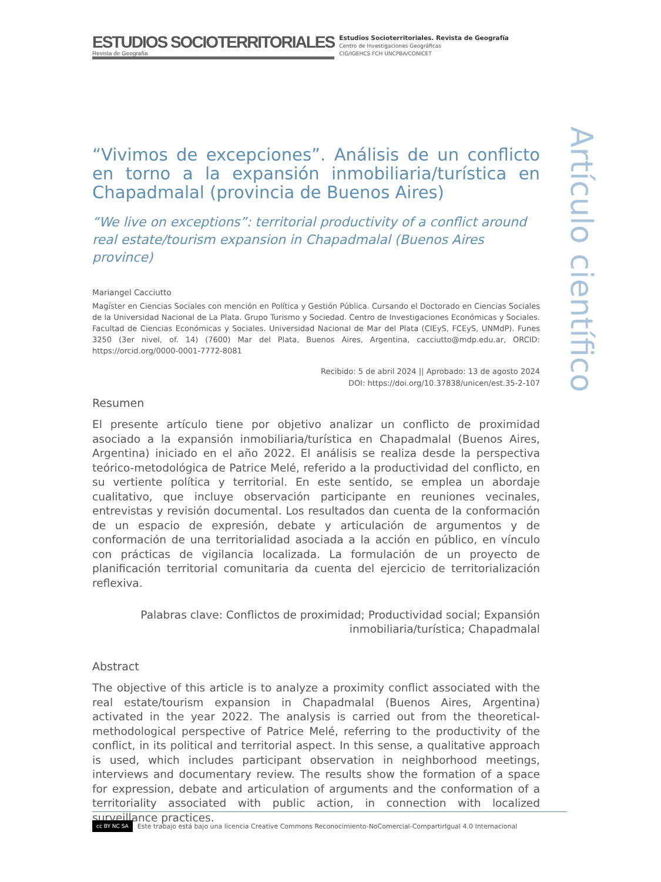ESTUDIOS SOCIOTERRITORIALES
Revista de Geografía
Estudios Socioterritoriales. Revista de Geografía
Centro de Investigaciones Geográficas
CIG/IGEHCS FCH UNCPBA/CONICET
“Vivimos de excepciones”. Análisis de un conflicto en torno a la expansión inmobiliaria/turística en Chapadmalal (provincia de Buenos Aires)
“We live on exceptions”: territorial productivity of a conflict around real estate/tourism expansion in Chapadmalal (Buenos Aires province)
Mariangel Cacciutto
Magíster en Ciencias Sociales con mención en Política y Gestión Pública. Cursando el Doctorado en Ciencias Sociales de la Universidad Nacional de La Plata. Grupo Turismo y Sociedad. Centro de Investigaciones Económicas y Sociales. Facultad de Ciencias Económicas y Sociales. Universidad Nacional de Mar del Plata (CIEyS, FCEyS, UNMdP). Funes 3250 (3er nivel, of. 14) (7600) Mar del Plata, Buenos Aires, Argentina, cacciutto@mdp.edu.ar, ORCID: https://orcid.org/0000-0001-7772-8081
Recibido: 5 de abril 2024 || Aprobado: 13 de agosto 2024
DOI: https://doi.org/10.37838/unicen/est.35-2-107
Resumen
El presente artículo tiene por objetivo analizar un conflicto de proximidad asociado a la expansión inmobiliaria/turística en Chapadmalal (Buenos Aires, Argentina) iniciado en el año 2022. El análisis se realiza desde la perspectiva teórico-metodológica de Patrice Melé, referido a la productividad del conflicto, en su vertiente política y territorial. En este sentido, se emplea un abordaje cualitativo, que incluye observación participante en reuniones vecinales, entrevistas y revisión documental. Los resultados dan cuenta de la conformación de un espacio de expresión, debate y articulación de argumentos y de conformación de una territorialidad asociada a la acción en público, en vínculo con prácticas de vigilancia localizada. La formulación de un proyecto de planificación territorial comunitaria da cuenta del ejercicio de territorialización reflexiva.
Palabras clave: Conflictos de proximidad; Productividad social; Expansión inmobiliaria/turística; Chapadmalal
Abstract
The objective of this article is to analyze a proximity conflict associated with the real estate/tourism expansion in Chapadmalal (Buenos Aires, Argentina) activated in the year 2022. The analysis is carried out from the theoretical-methodological perspective of Patrice Melé, referring to the productivity of the conflict, in its political and territorial aspect. In this sense, a qualitative approach is used, which includes participant observation in neighborhood meetings, interviews and documentary review. The results show the formation of a space for expression, debate and articulation of arguments and the conformation of a territoriality associated with public action, in connection with localized surveillance practices.
Artículo científico
cc BY NC SA Este trabajo está bajo una licencia Creative Commons Reconocimiento-NoComercial-CompartirIgual 4.0 Internacional